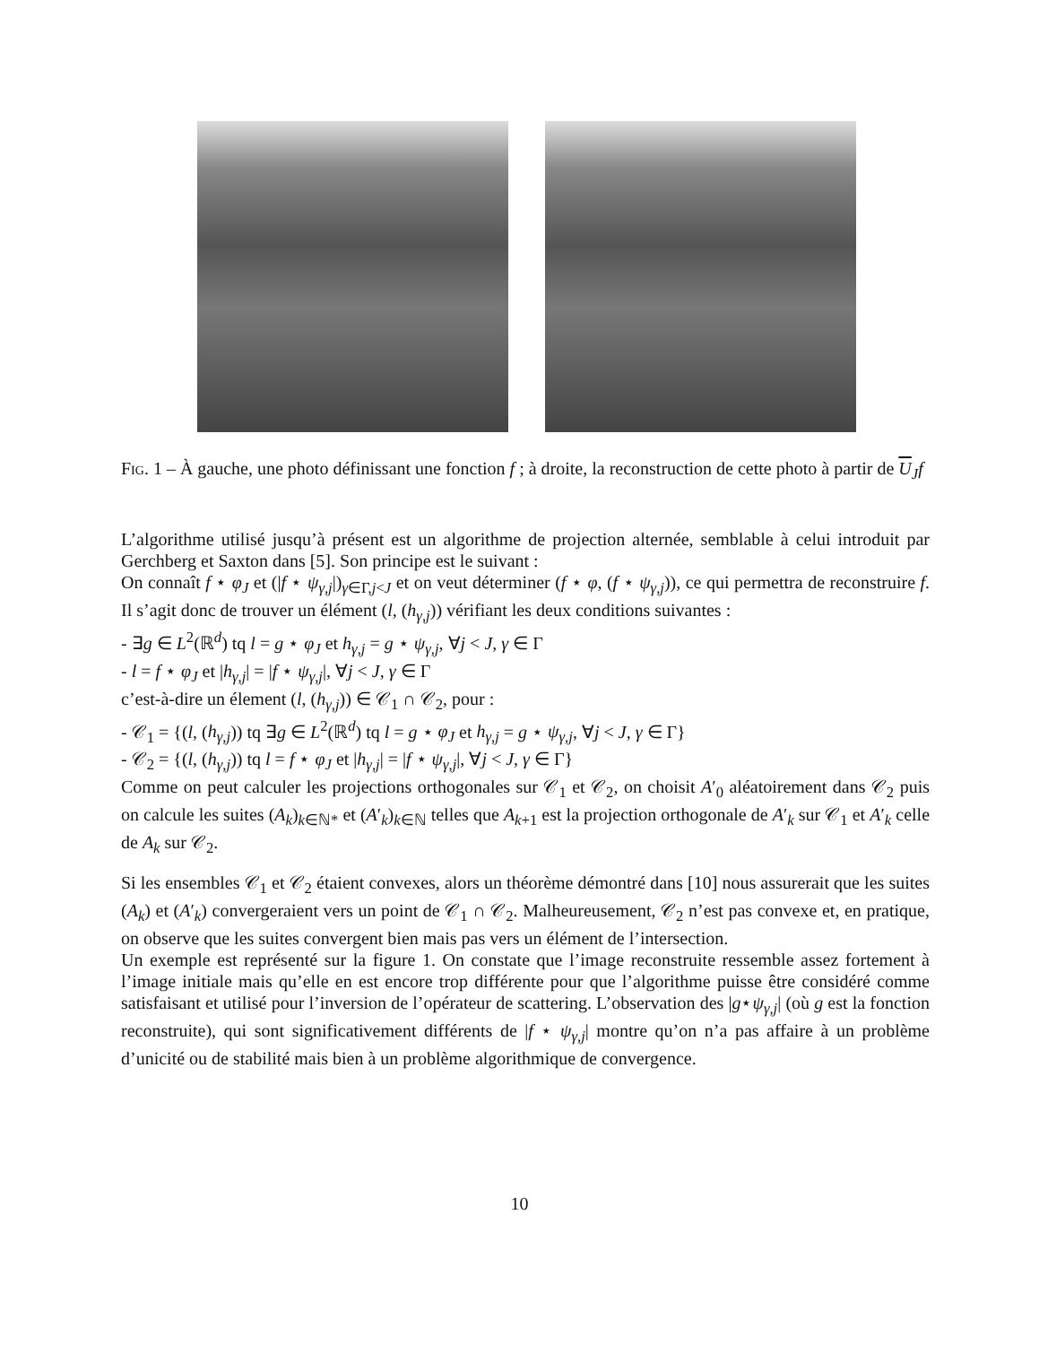Fig. 1 – À gauche, une photo définissant une fonction f ; à droite, la reconstruction de cette photo à partir de U<sub>J</sub>f
L’algorithme utilisé jusqu’à présent est un algorithme de projection alternée, semblable à celui introduit par Gerchberg et Saxton dans [5]. Son principe est le suivant :
On connaît f ⋆ φ<sub>J</sub> et (|f ⋆ ψ<sub>γ,j</sub>|)<sub>γ∈Γ,j<J</sub> et on veut déterminer (f ⋆ φ, (f ⋆ ψ<sub>γ,j</sub>)), ce qui permettra de reconstruire f. Il s’agit donc de trouver un élément (l, (h<sub>γ,j</sub>)) vérifiant les deux conditions suivantes :
- ∃g ∈ L<sup>2</sup>(ℝ<sup>d</sup>) tq l = g ⋆ φ<sub>J</sub> et h<sub>γ,j</sub> = g ⋆ ψ<sub>γ,j</sub>, ∀j < J, γ ∈ Γ
- l = f ⋆ φ<sub>J</sub> et |h<sub>γ,j</sub>| = |f ⋆ ψ<sub>γ,j</sub>|, ∀j < J, γ ∈ Γ
c’est-à-dire un élement (l, (h<sub>γ,j</sub>)) ∈ 𝒞<sub>1</sub> ∩ 𝒞<sub>2</sub>, pour :
- 𝒞<sub>1</sub> = {(l, (h<sub>γ,j</sub>)) tq ∃g ∈ L<sup>2</sup>(ℝ<sup>d</sup>) tq l = g ⋆ φ<sub>J</sub> et h<sub>γ,j</sub> = g ⋆ ψ<sub>γ,j</sub>, ∀j < J, γ ∈ Γ}
- 𝒞<sub>2</sub> = {(l, (h<sub>γ,j</sub>)) tq l = f ⋆ φ<sub>J</sub> et |h<sub>γ,j</sub>| = |f ⋆ ψ<sub>γ,j</sub>|, ∀j < J, γ ∈ Γ}
Comme on peut calculer les projections orthogonales sur 𝒞<sub>1</sub> et 𝒞<sub>2</sub>, on choisit A′<sub>0</sub> aléatoirement dans 𝒞<sub>2</sub> puis on calcule les suites (A<sub>k</sub>)<sub>k∈ℕ*</sub> et (A′<sub>k</sub>)<sub>k∈ℕ</sub> telles que A<sub>k+1</sub> est la projection orthogonale de A′<sub>k</sub> sur 𝒞<sub>1</sub> et A′<sub>k</sub> celle de A<sub>k</sub> sur 𝒞<sub>2</sub>.
Si les ensembles 𝒞<sub>1</sub> et 𝒞<sub>2</sub> étaient convexes, alors un théorème démontré dans [10] nous assurerait que les suites (A<sub>k</sub>) et (A′<sub>k</sub>) convergeraient vers un point de 𝒞<sub>1</sub> ∩ 𝒞<sub>2</sub>. Malheureusement, 𝒞<sub>2</sub> n’est pas convexe et, en pratique, on observe que les suites convergent bien mais pas vers un élément de l’intersection.
Un exemple est représenté sur la figure 1. On constate que l’image reconstruite ressemble assez fortement à l’image initiale mais qu’elle en est encore trop différente pour que l’algorithme puisse être considéré comme satisfaisant et utilisé pour l’inversion de l’opérateur de scattering. L’observation des |g⋆ψ<sub>γ,j</sub>| (où g est la fonction reconstruite), qui sont significativement différents de |f ⋆ ψ<sub>γ,j</sub>| montre qu’on n’a pas affaire à un problème d’unicité ou de stabilité mais bien à un problème algorithmique de convergence.
10